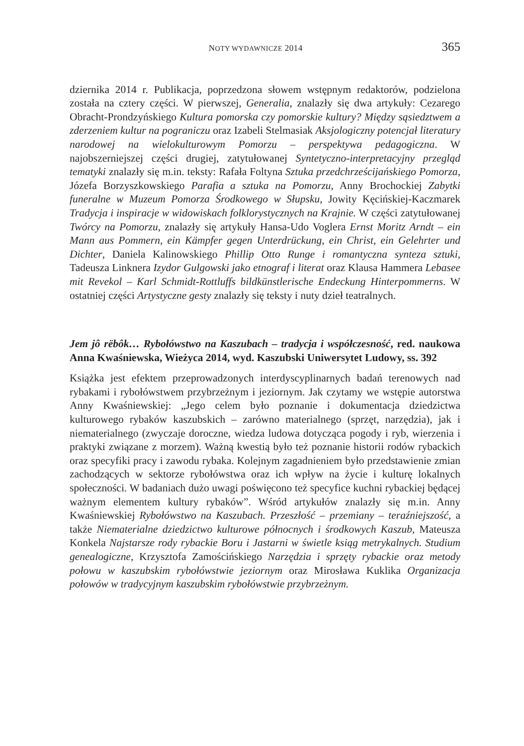NOTY WYDAWNICZE 2014 365
dziernika 2014 r. Publikacja, poprzedzona słowem wstępnym redaktorów, podzielona została na cztery części. W pierwszej, Generalia, znalazły się dwa artykuły: Cezarego Obracht-Prondzyńskiego Kultura pomorska czy pomorskie kultury? Między sąsiedztwem a zderzeniem kultur na pograniczu oraz Izabeli Stelmasiak Aksjologiczny potencjał literatury narodowej na wielokulturowym Pomorzu – perspektywa pedagogiczna. W najobszerniejszej części drugiej, zatytułowanej Syntetyczno-interpretacyjny przegląd tematyki znalazły się m.in. teksty: Rafała Foltyna Sztuka przedchrześcijańskiego Pomorza, Józefa Borzyszkowskiego Parafia a sztuka na Pomorzu, Anny Brochockiej Zabytki funeralne w Muzeum Pomorza Środkowego w Słupsku, Jowity Kęcińskiej-Kaczmarek Tradycja i inspiracje w widowiskach folklorystycznych na Krajnie. W części zatytułowanej Twórcy na Pomorzu, znalazły się artykuły Hansa-Udo Voglera Ernst Moritz Arndt – ein Mann aus Pommern, ein Kämpfer gegen Unterdrückung, ein Christ, ein Gelehrter und Dichter, Daniela Kalinowskiego Phillip Otto Runge i romantyczna synteza sztuki, Tadeusza Linknera Izydor Gulgowski jako etnograf i literat oraz Klausa Hammera Lebasee mit Revekol – Karl Schmidt-Rottluffs bildkünstlerische Endeckung Hinterpommerns. W ostatniej części Artystyczne gesty znalazły się teksty i nuty dzieł teatralnych.
Jem jô rëbôk… Rybołówstwo na Kaszubach – tradycja i współczesność, red. naukowa Anna Kwaśniewska, Wieżyca 2014, wyd. Kaszubski Uniwersytet Ludowy, ss. 392
Książka jest efektem przeprowadzonych interdyscyplinarnych badań terenowych nad rybakami i rybołówstwem przybrzeżnym i jeziornym. Jak czytamy we wstępie autorstwa Anny Kwaśniewskiej: „Jego celem było poznanie i dokumentacja dziedzictwa kulturowego rybaków kaszubskich – zarówno materialnego (sprzęt, narzędzia), jak i niematerialnego (zwyczaje doroczne, wiedza ludowa dotycząca pogody i ryb, wierzenia i praktyki związane z morzem). Ważną kwestią było też poznanie historii rodów rybackich oraz specyfiki pracy i zawodu rybaka. Kolejnym zagadnieniem było przedstawienie zmian zachodzących w sektorze rybołówstwa oraz ich wpływ na życie i kulturę lokalnych społeczności. W badaniach dużo uwagi poświęcono też specyfice kuchni rybackiej będącej ważnym elementem kultury rybaków”. Wśród artykułów znalazły się m.in. Anny Kwaśniewskiej Rybołówstwo na Kaszubach. Przeszłość – przemiany – teraźniejszość, a także Niematerialne dziedzictwo kulturowe północnych i środkowych Kaszub, Mateusza Konkela Najstarsze rody rybackie Boru i Jastarni w świetle ksiąg metrykalnych. Studium genealogiczne, Krzysztofa Zamościńskiego Narzędzia i sprzęty rybackie oraz metody połowu w kaszubskim rybołówstwie jeziornym oraz Mirosława Kuklika Organizacja połowów w tradycyjnym kaszubskim rybołówstwie przybrzeżnym.